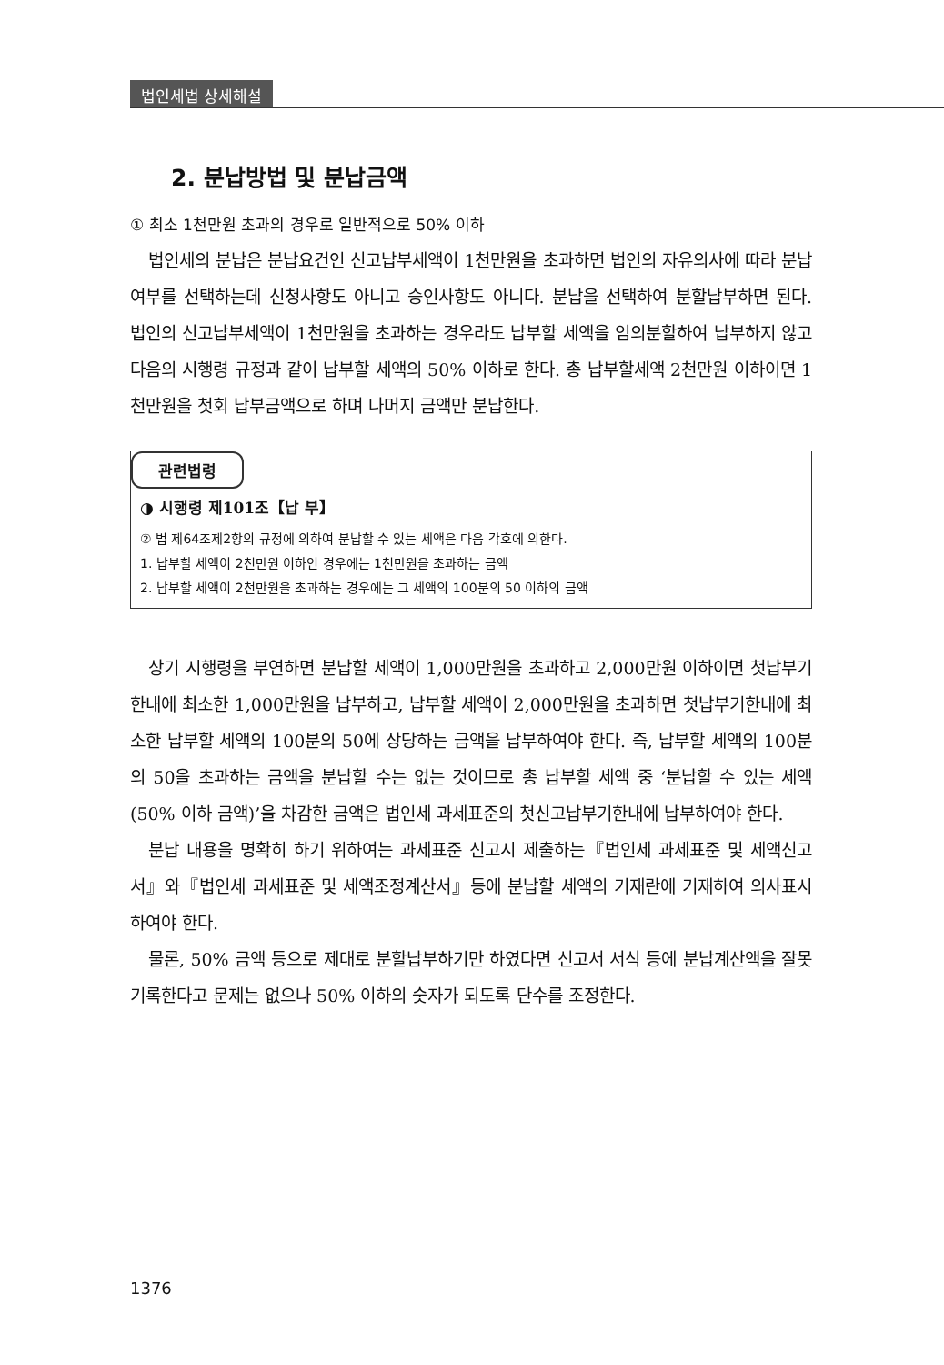법인세법 상세해설
2. 분납방법 및 분납금액
① 최소 1천만원 초과의 경우로 일반적으로 50% 이하
법인세의 분납은 분납요건인 신고납부세액이 1천만원을 초과하면 법인의 자유의사에 따라 분납여부를 선택하는데 신청사항도 아니고 승인사항도 아니다. 분납을 선택하여 분할납부하면 된다. 법인의 신고납부세액이 1천만원을 초과하는 경우라도 납부할 세액을 임의분할하여 납부하지 않고 다음의 시행령 규정과 같이 납부할 세액의 50% 이하로 한다. 총 납부할세액 2천만원 이하이면 1천만원을 첫회 납부금액으로 하며 나머지 금액만 분납한다.
관련법령
◑ 시행령 제101조【납 부】
② 법 제64조제2항의 규정에 의하여 분납할 수 있는 세액은 다음 각호에 의한다.
1. 납부할 세액이 2천만원 이하인 경우에는 1천만원을 초과하는 금액
2. 납부할 세액이 2천만원을 초과하는 경우에는 그 세액의 100분의 50 이하의 금액
상기 시행령을 부연하면 분납할 세액이 1,000만원을 초과하고 2,000만원 이하이면 첫납부기한내에 최소한 1,000만원을 납부하고, 납부할 세액이 2,000만원을 초과하면 첫납부기한내에 최소한 납부할 세액의 100분의 50에 상당하는 금액을 납부하여야 한다. 즉, 납부할 세액의 100분의 50을 초과하는 금액을 분납할 수는 없는 것이므로 총 납부할 세액 중 ‘분납할 수 있는 세액(50% 이하 금액)’을 차감한 금액은 법인세 과세표준의 첫신고납부기한내에 납부하여야 한다.
분납 내용을 명확히 하기 위하여는 과세표준 신고시 제출하는『법인세 과세표준 및 세액신고서』와『법인세 과세표준 및 세액조정계산서』등에 분납할 세액의 기재란에 기재하여 의사표시하여야 한다.
물론, 50% 금액 등으로 제대로 분할납부하기만 하였다면 신고서 서식 등에 분납계산액을 잘못 기록한다고 문제는 없으나 50% 이하의 숫자가 되도록 단수를 조정한다.
1376